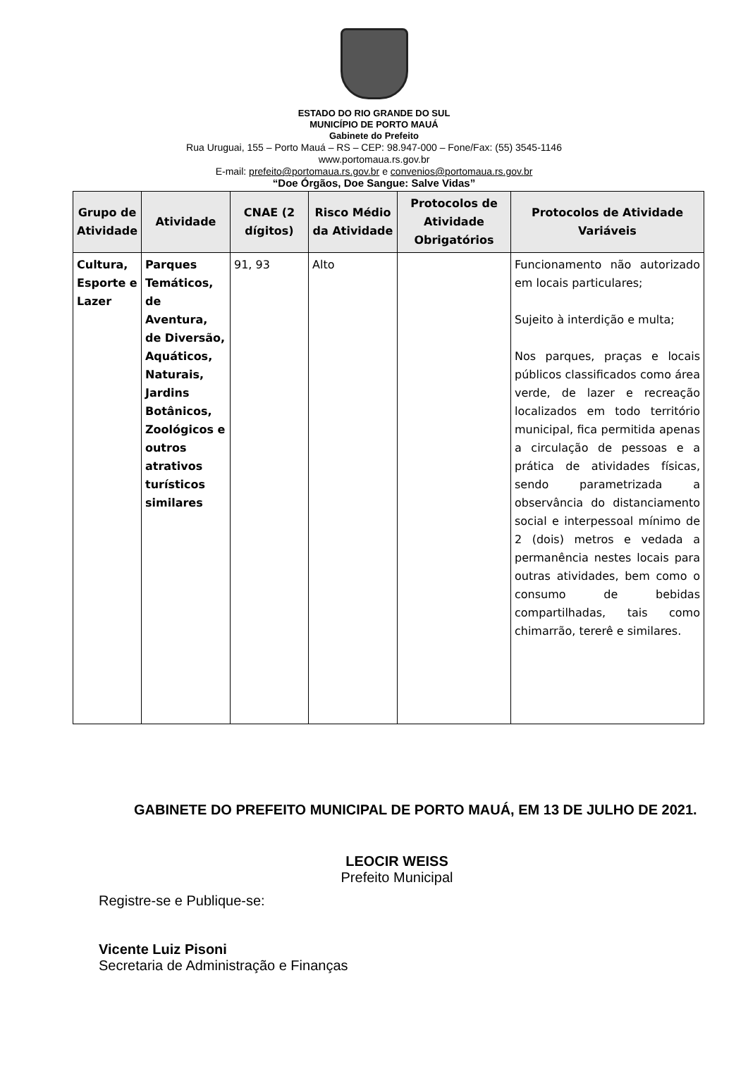ESTADO DO RIO GRANDE DO SUL
MUNICÍPIO DE PORTO MAUÁ
Gabinete do Prefeito
Rua Uruguai, 155 – Porto Mauá – RS – CEP: 98.947-000 – Fone/Fax: (55) 3545-1146
www.portomaua.rs.gov.br
E-mail: prefeito@portomaua.rs.gov.br e convenios@portomaua.rs.gov.br
“Doe Órgãos, Doe Sangue: Salve Vidas”
| Grupo de Atividade | Atividade | CNAE (2 dígitos) | Risco Médio da Atividade | Protocolos de Atividade Obrigatórios | Protocolos de Atividade Variáveis |
| --- | --- | --- | --- | --- | --- |
| Cultura, Esporte e Lazer | Parques Temáticos, de Aventura, de Diversão, Aquáticos, Naturais, Jardins Botânicos, Zoológicos e outros atrativos turísticos similares | 91, 93 | Alto | | Funcionamento não autorizado em locais particulares; Sujeito à interdição e multa; Nos parques, praças e locais públicos classificados como área verde, de lazer e recreação localizados em todo território municipal, fica permitida apenas a circulação de pessoas e a prática de atividades físicas, sendo parametrizada a observância do distanciamento social e interpessoal mínimo de 2 (dois) metros e vedada a permanência nestes locais para outras atividades, bem como o consumo de bebidas compartilhadas, tais como chimarrão, tererê e similares. |
GABINETE DO PREFEITO MUNICIPAL DE PORTO MAUÁ, EM 13 DE JULHO DE 2021.
LEOCIR WEISS
Prefeito Municipal
Registre-se e Publique-se:
Vicente Luiz Pisoni
Secretaria de Administração e Finanças